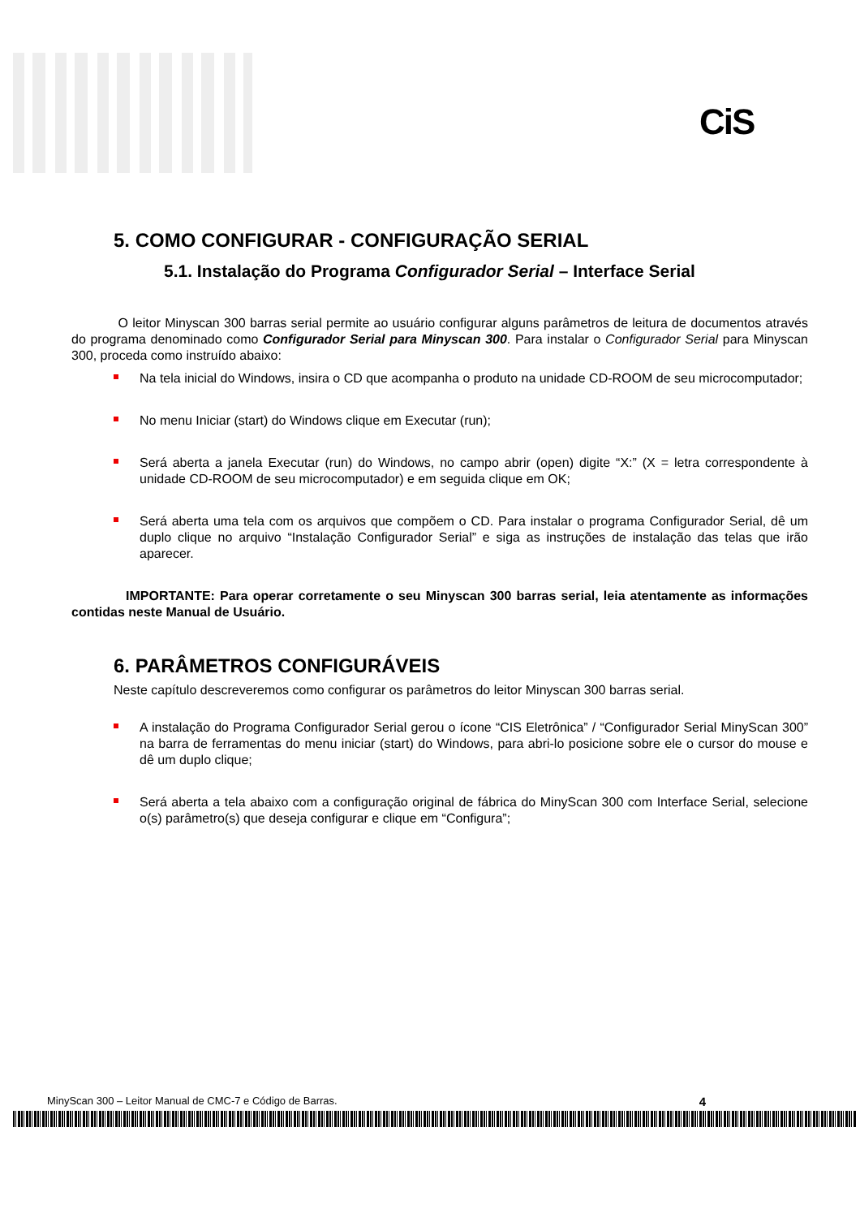CiS
5. COMO CONFIGURAR - CONFIGURAÇÃO SERIAL
5.1. Instalação do Programa Configurador Serial – Interface Serial
O leitor Minyscan 300 barras serial permite ao usuário configurar alguns parâmetros de leitura de documentos através do programa denominado como Configurador Serial para Minyscan 300. Para instalar o Configurador Serial para Minyscan 300, proceda como instruído abaixo:
Na tela inicial do Windows, insira o CD que acompanha o produto na unidade CD-ROOM de seu microcomputador;
No menu Iniciar (start) do Windows clique em Executar (run);
Será aberta a janela Executar (run) do Windows, no campo abrir (open) digite “X:” (X = letra correspondente à unidade CD-ROOM de seu microcomputador) e em seguida clique em OK;
Será aberta uma tela com os arquivos que compõem o CD. Para instalar o programa Configurador Serial, dê um duplo clique no arquivo “Instalação Configurador Serial” e siga as instruções de instalação das telas que irão aparecer.
IMPORTANTE: Para operar corretamente o seu Minyscan 300 barras serial, leia atentamente as informações contidas neste Manual de Usuário.
6. PARÂMETROS CONFIGURÁVEIS
Neste capítulo descreveremos como configurar os parâmetros do leitor Minyscan 300 barras serial.
A instalação do Programa Configurador Serial gerou o ícone “CIS Eletrônica” / “Configurador Serial MinyScan 300” na barra de ferramentas do menu iniciar (start) do Windows, para abri-lo posicione sobre ele o cursor do mouse e dê um duplo clique;
Será aberta a tela abaixo com a configuração original de fábrica do MinyScan 300 com Interface Serial, selecione o(s) parâmetro(s) que deseja configurar e clique em “Configura”;
MinyScan 300 – Leitor Manual de CMC-7 e Código de Barras. 4